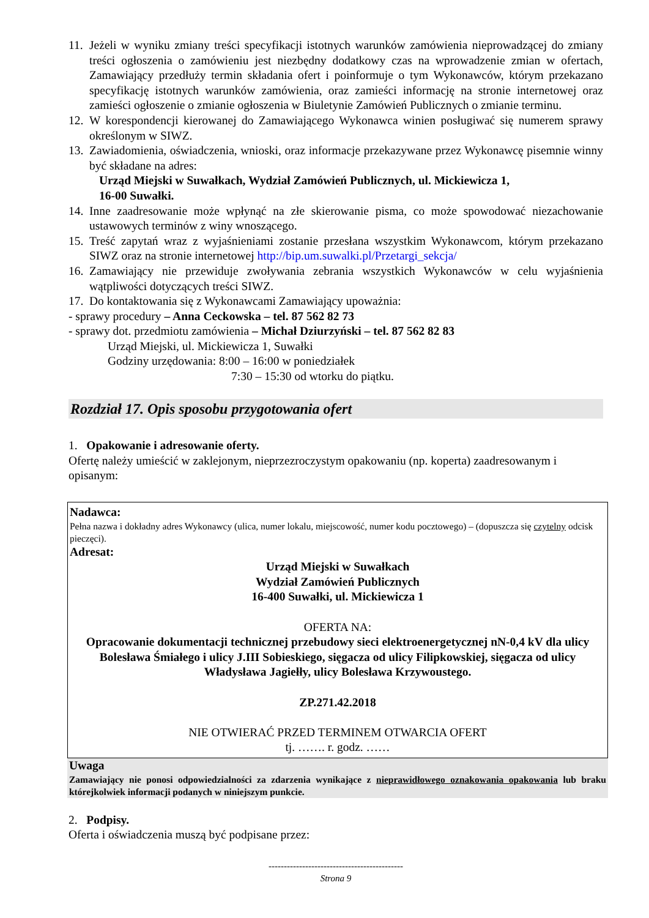11. Jeżeli w wyniku zmiany treści specyfikacji istotnych warunków zamówienia nieprowadzącej do zmiany treści ogłoszenia o zamówieniu jest niezbędny dodatkowy czas na wprowadzenie zmian w ofertach, Zamawiający przedłuży termin składania ofert i poinformuje o tym Wykonawców, którym przekazano specyfikację istotnych warunków zamówienia, oraz zamieści informację na stronie internetowej oraz zamieści ogłoszenie o zmianie ogłoszenia w Biuletynie Zamówień Publicznych o zmianie terminu.
12. W korespondencji kierowanej do Zamawiającego Wykonawca winien posługiwać się numerem sprawy określonym w SIWZ.
13. Zawiadomienia, oświadczenia, wnioski, oraz informacje przekazywane przez Wykonawcę pisemnie winny być składane na adres:
Urząd Miejski w Suwałkach, Wydział Zamówień Publicznych, ul. Mickiewicza 1,
16-00 Suwałki.
14. Inne zaadresowanie może wpłynąć na złe skierowanie pisma, co może spowodować niezachowanie ustawowych terminów z winy wnoszącego.
15. Treść zapytań wraz z wyjaśnieniami zostanie przesłana wszystkim Wykonawcom, którym przekazano SIWZ oraz na stronie internetowej http://bip.um.suwalki.pl/Przetargi_sekcja/
16. Zamawiający nie przewiduje zwoływania zebrania wszystkich Wykonawców w celu wyjaśnienia wątpliwości dotyczących treści SIWZ.
17. Do kontaktowania się z Wykonawcami Zamawiający upoważnia:
- sprawy procedury – Anna Ceckowska – tel. 87 562 82 73
- sprawy dot. przedmiotu zamówienia – Michał Dziurzyński – tel. 87 562 82 83
Urząd Miejski, ul. Mickiewicza 1, Suwałki
Godziny urzędowania: 8:00 – 16:00 w poniedziałek
7:30 – 15:30 od wtorku do piątku.
Rozdział 17. Opis sposobu przygotowania ofert
1. Opakowanie i adresowanie oferty.
Ofertę należy umieścić w zaklejonym, nieprzezroczystym opakowaniu (np. koperta) zaadresowanym i opisanym:
Nadawca:
Pełna nazwa i dokładny adres Wykonawcy (ulica, numer lokalu, miejscowość, numer kodu pocztowego) – (dopuszcza się czytelny odcisk pieczęci).
Adresat:
Urząd Miejski w Suwałkach
Wydział Zamówień Publicznych
16-400 Suwałki, ul. Mickiewicza 1
OFERTA NA:
Opracowanie dokumentacji technicznej przebudowy sieci elektroenergetycznej nN-0,4 kV dla ulicy Bolesława Śmiałego i ulicy J.III Sobieskiego, sięgacza od ulicy Filipkowskiej, sięgacza od ulicy Władysława Jagiełły, ulicy Bolesława Krzywoustego.
ZP.271.42.2018
NIE OTWIERAĆ PRZED TERMINEM OTWARCIA OFERT
tj. ……. r. godz. ……
Uwaga
Zamawiający nie ponosi odpowiedzialności za zdarzenia wynikające z nieprawidłowego oznakowania opakowania lub braku którejkolwiek informacji podanych w niniejszym punkcie.
2. Podpisy.
Oferta i oświadczenia muszą być podpisane przez:
--------------------------------------------
Strona 9